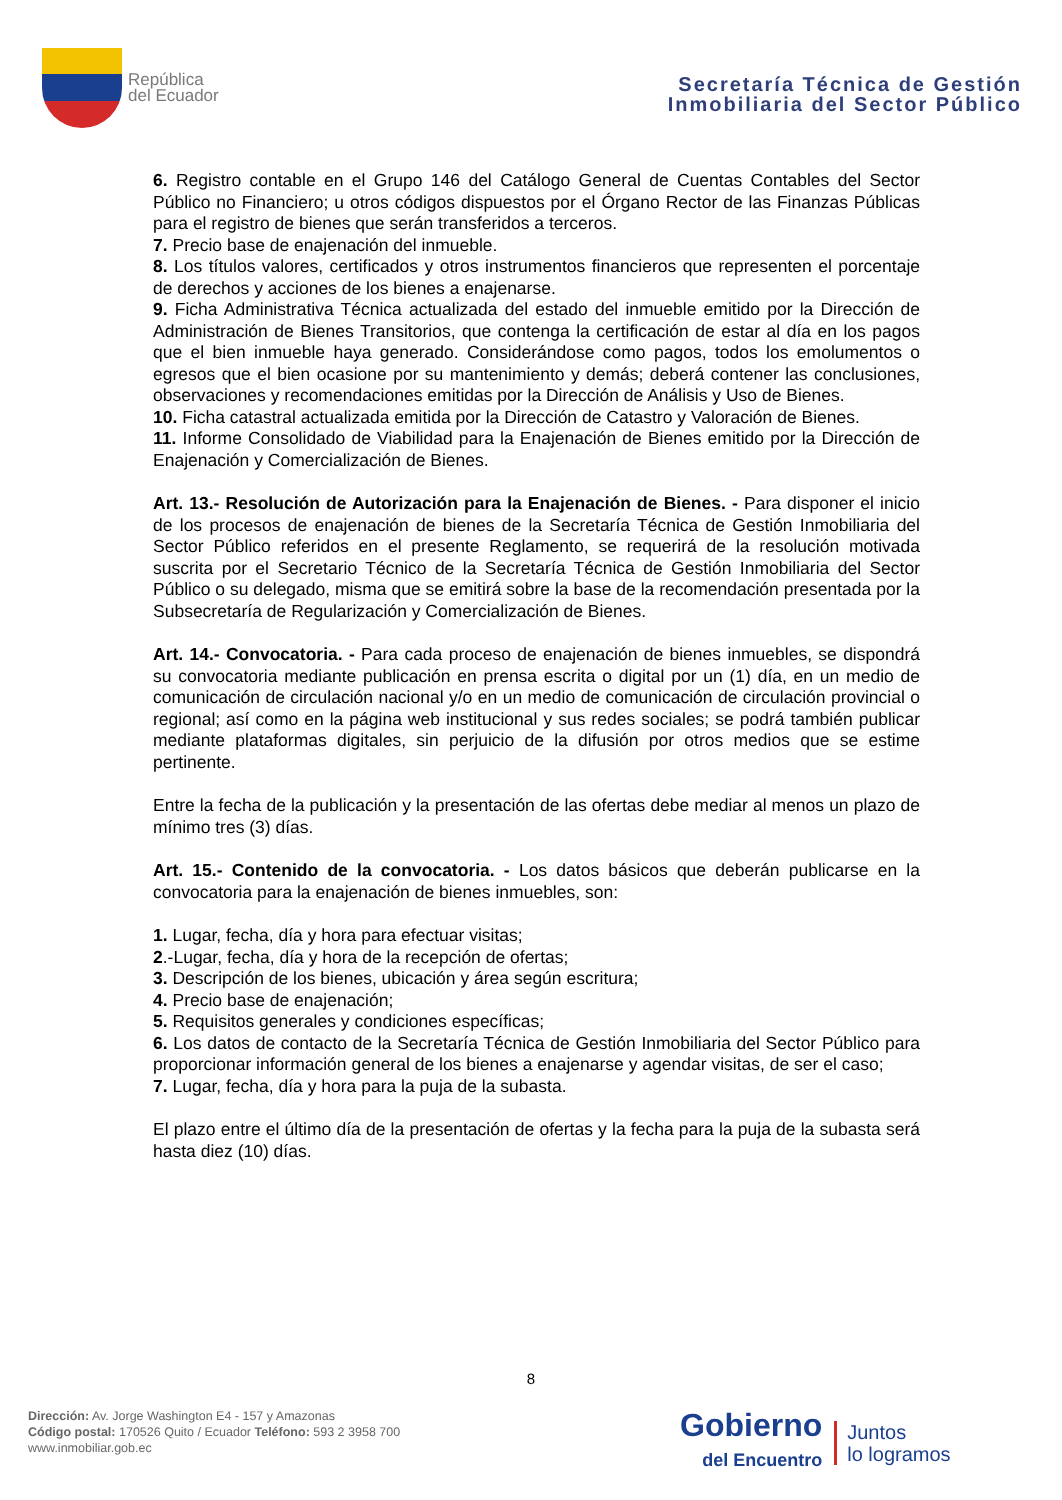República
del Ecuador
Secretaría Técnica de Gestión
Inmobiliaria del Sector Público
6. Registro contable en el Grupo 146 del Catálogo General de Cuentas Contables del Sector Público no Financiero; u otros códigos dispuestos por el Órgano Rector de las Finanzas Públicas para el registro de bienes que serán transferidos a terceros.
7. Precio base de enajenación del inmueble.
8. Los títulos valores, certificados y otros instrumentos financieros que representen el porcentaje de derechos y acciones de los bienes a enajenarse.
9. Ficha Administrativa Técnica actualizada del estado del inmueble emitido por la Dirección de Administración de Bienes Transitorios, que contenga la certificación de estar al día en los pagos que el bien inmueble haya generado. Considerándose como pagos, todos los emolumentos o egresos que el bien ocasione por su mantenimiento y demás; deberá contener las conclusiones, observaciones y recomendaciones emitidas por la Dirección de Análisis y Uso de Bienes.
10. Ficha catastral actualizada emitida por la Dirección de Catastro y Valoración de Bienes.
11. Informe Consolidado de Viabilidad para la Enajenación de Bienes emitido por la Dirección de Enajenación y Comercialización de Bienes.
Art. 13.- Resolución de Autorización para la Enajenación de Bienes. - Para disponer el inicio de los procesos de enajenación de bienes de la Secretaría Técnica de Gestión Inmobiliaria del Sector Público referidos en el presente Reglamento, se requerirá de la resolución motivada suscrita por el Secretario Técnico de la Secretaría Técnica de Gestión Inmobiliaria del Sector Público o su delegado, misma que se emitirá sobre la base de la recomendación presentada por la Subsecretaría de Regularización y Comercialización de Bienes.
Art. 14.- Convocatoria. - Para cada proceso de enajenación de bienes inmuebles, se dispondrá su convocatoria mediante publicación en prensa escrita o digital por un (1) día, en un medio de comunicación de circulación nacional y/o en un medio de comunicación de circulación provincial o regional; así como en la página web institucional y sus redes sociales; se podrá también publicar mediante plataformas digitales, sin perjuicio de la difusión por otros medios que se estime pertinente.
Entre la fecha de la publicación y la presentación de las ofertas debe mediar al menos un plazo de mínimo tres (3) días.
Art. 15.- Contenido de la convocatoria. - Los datos básicos que deberán publicarse en la convocatoria para la enajenación de bienes inmuebles, son:
1. Lugar, fecha, día y hora para efectuar visitas;
2.-Lugar, fecha, día y hora de la recepción de ofertas;
3. Descripción de los bienes, ubicación y área según escritura;
4. Precio base de enajenación;
5. Requisitos generales y condiciones específicas;
6. Los datos de contacto de la Secretaría Técnica de Gestión Inmobiliaria del Sector Público para proporcionar información general de los bienes a enajenarse y agendar visitas, de ser el caso;
7. Lugar, fecha, día y hora para la puja de la subasta.
El plazo entre el último día de la presentación de ofertas y la fecha para la puja de la subasta será hasta diez (10) días.
8
Dirección: Av. Jorge Washington E4 - 157 y Amazonas
Código postal: 170526 Quito / Ecuador Teléfono: 593 2 3958 700
www.inmobiliar.gob.ec
Gobierno
del Encuentro
Juntos
lo logramos